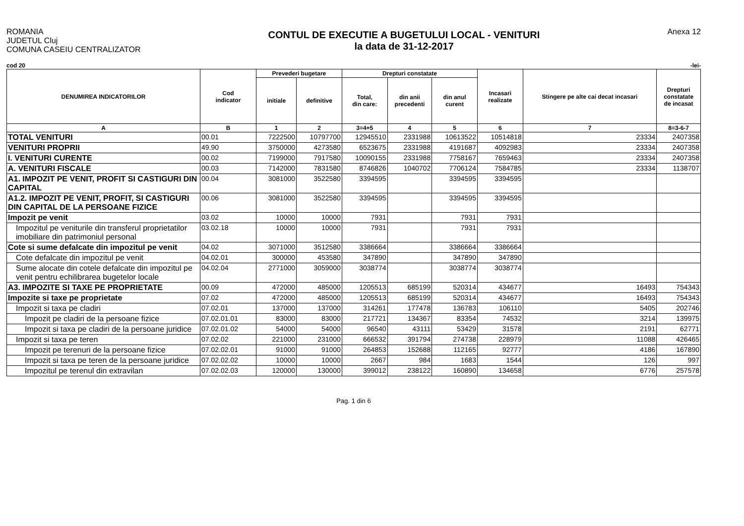ROMANIA
JUDETUL Cluj
COMUNA CASEIU CENTRALIZATOR
CONTUL DE EXECUTIE A BUGETULUI LOCAL - VENITURI
la data de 31-12-2017
Anexa 12
cod 20 -lei-
| DENUMIREA INDICATORILOR | Cod indicator | Prevederi bugetare | | Drepturi constatate | | | Incasari realizate | Stingere pe alte cai decat incasari | Drepturi constatate de incasat |
| --- | --- | --- | --- | --- | --- | --- | --- | --- | --- |
| | | initiale | definitive | Total, din care: | din anii precedenti | din anul curent | | | |
| A | B | 1 | 2 | 3=4+5 | 4 | 5 | 6 | 7 | 8=3-6-7 |
| TOTAL VENITURI | 00.01 | 7222500 | 10797700 | 12945510 | 2331988 | 10613522 | 10514818 | 23334 | 2407358 |
| VENITURI PROPRII | 49.90 | 3750000 | 4273580 | 6523675 | 2331988 | 4191687 | 4092983 | 23334 | 2407358 |
| I. VENITURI CURENTE | 00.02 | 7199000 | 7917580 | 10090155 | 2331988 | 7758167 | 7659463 | 23334 | 2407358 |
| A. VENITURI FISCALE | 00.03 | 7142000 | 7831580 | 8746826 | 1040702 | 7706124 | 7584785 | 23334 | 1138707 |
| A1. IMPOZIT PE VENIT, PROFIT SI CASTIGURI DIN CAPITAL | 00.04 | 3081000 | 3522580 | 3394595 | | 3394595 | 3394595 | | |
| A1.2. IMPOZIT PE VENIT, PROFIT, SI CASTIGURI DIN CAPITAL DE LA PERSOANE FIZICE | 00.06 | 3081000 | 3522580 | 3394595 | | 3394595 | 3394595 | | |
| Impozit pe venit | 03.02 | 10000 | 10000 | 7931 | | 7931 | 7931 | | |
| Impozitul pe veniturile din transferul proprietatilor imobiliare din patrimoniul personal | 03.02.18 | 10000 | 10000 | 7931 | | 7931 | 7931 | | |
| Cote si sume defalcate din impozitul pe venit | 04.02 | 3071000 | 3512580 | 3386664 | | 3386664 | 3386664 | | |
| Cote defalcate din impozitul pe venit | 04.02.01 | 300000 | 453580 | 347890 | | 347890 | 347890 | | |
| Sume alocate din cotele defalcate din impozitul pe venit pentru echilibrarea bugetelor locale | 04.02.04 | 2771000 | 3059000 | 3038774 | | 3038774 | 3038774 | | |
| A3. IMPOZITE SI TAXE PE PROPRIETATE | 00.09 | 472000 | 485000 | 1205513 | 685199 | 520314 | 434677 | 16493 | 754343 |
| Impozite si taxe pe proprietate | 07.02 | 472000 | 485000 | 1205513 | 685199 | 520314 | 434677 | 16493 | 754343 |
| Impozit si taxa pe cladiri | 07.02.01 | 137000 | 137000 | 314261 | 177478 | 136783 | 106110 | 5405 | 202746 |
| Impozit pe cladiri de la persoane fizice | 07.02.01.01 | 83000 | 83000 | 217721 | 134367 | 83354 | 74532 | 3214 | 139975 |
| Impozit si taxa pe cladiri de la persoane juridice | 07.02.01.02 | 54000 | 54000 | 96540 | 43111 | 53429 | 31578 | 2191 | 62771 |
| Impozit si taxa pe teren | 07.02.02 | 221000 | 231000 | 666532 | 391794 | 274738 | 228979 | 11088 | 426465 |
| Impozit pe terenuri de la persoane fizice | 07.02.02.01 | 91000 | 91000 | 264853 | 152688 | 112165 | 92777 | 4186 | 167890 |
| Impozit si taxa pe teren de la persoane juridice | 07.02.02.02 | 10000 | 10000 | 2667 | 984 | 1683 | 1544 | 126 | 997 |
| Impozitul pe terenul din extravilan | 07.02.02.03 | 120000 | 130000 | 399012 | 238122 | 160890 | 134658 | 6776 | 257578 |
Pag. 1 din 6